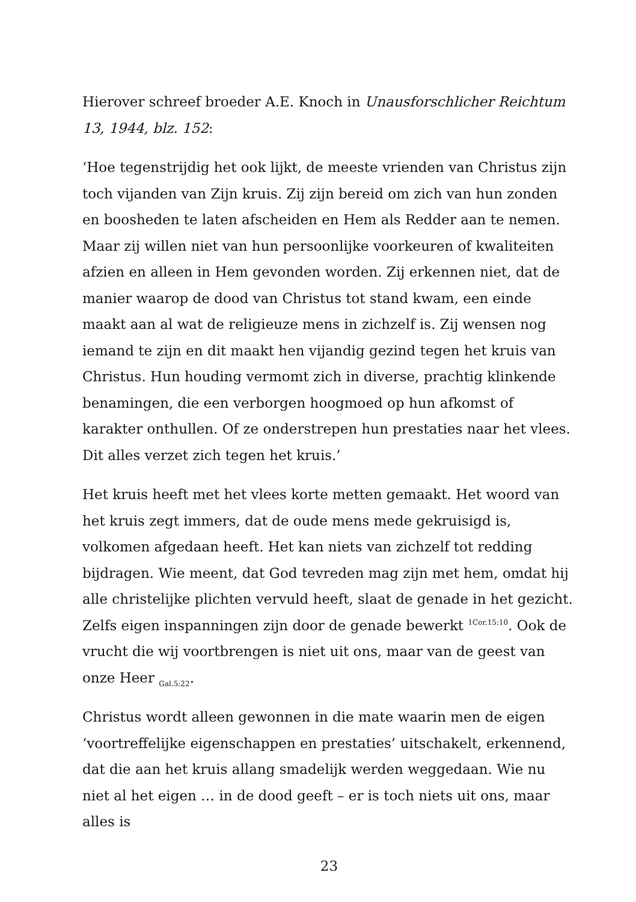Hierover schreef broeder A.E. Knoch in Unausforschlicher Reichtum 13, 1944, blz. 152:
‘Hoe tegenstrijdig het ook lijkt, de meeste vrienden van Christus zijn toch vijanden van Zijn kruis. Zij zijn bereid om zich van hun zonden en boosheden te laten afscheiden en Hem als Redder aan te nemen. Maar zij willen niet van hun persoonlijke voorkeuren of kwaliteiten afzien en alleen in Hem gevonden worden. Zij erkennen niet, dat de manier waarop de dood van Christus tot stand kwam, een einde maakt aan al wat de religieuze mens in zichzelf is. Zij wensen nog iemand te zijn en dit maakt hen vijandig gezind tegen het kruis van Christus. Hun houding vermomt zich in diverse, prachtig klinkende benamingen, die een verborgen hoogmoed op hun afkomst of karakter onthullen. Of ze onderstrepen hun prestaties naar het vlees. Dit alles verzet zich tegen het kruis.’
Het kruis heeft met het vlees korte metten gemaakt. Het woord van het kruis zegt immers, dat de oude mens mede gekruisigd is, volkomen afgedaan heeft. Het kan niets van zichzelf tot redding bijdragen. Wie meent, dat God tevreden mag zijn met hem, omdat hij alle christelijke plichten vervuld heeft, slaat de genade in het gezicht. Zelfs eigen inspanningen zijn door de genade bewerkt <sup>1Cor.15:10</sup>. Ook de vrucht die wij voortbrengen is niet uit ons, maar van de geest van onze Heer <sub>Gal.5:22</sub>.
Christus wordt alleen gewonnen in die mate waarin men de eigen ‘voortreffelijke eigenschappen en prestaties’ uitschakelt, erkennend, dat die aan het kruis allang smadelijk werden weggedaan. Wie nu niet al het eigen … in de dood geeft – er is toch niets uit ons, maar alles is
23